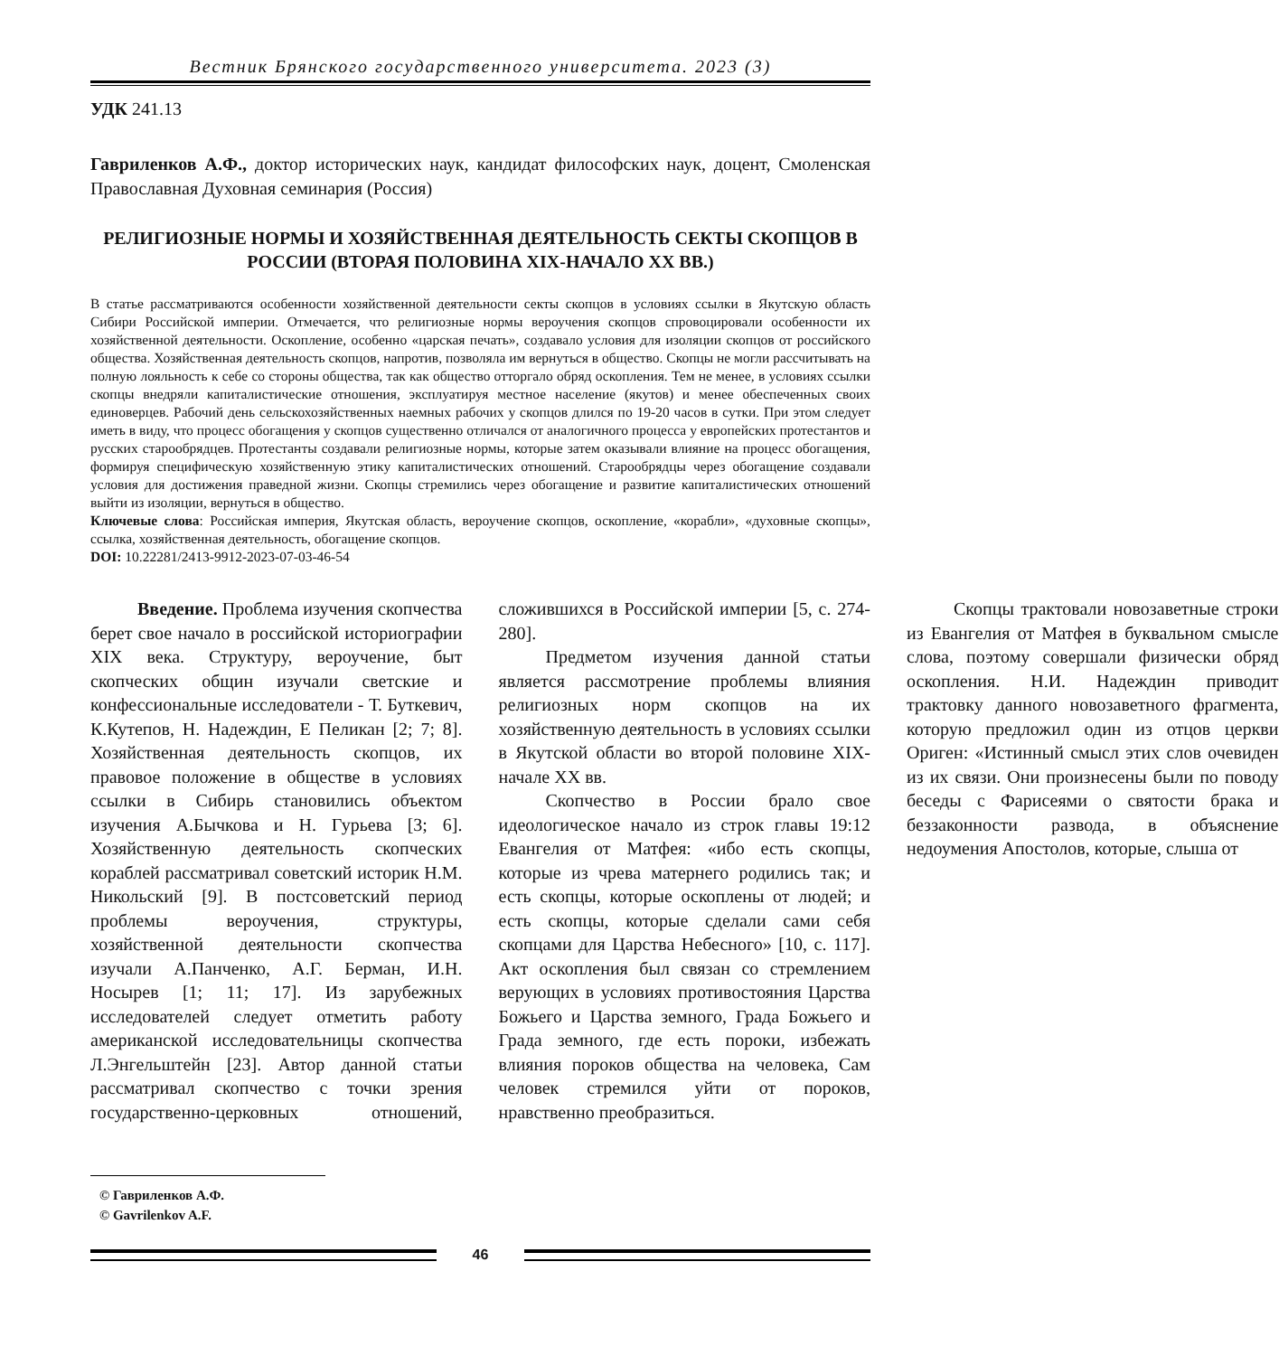Вестник Брянского государственного университета. 2023 (3)
УДК 241.13
Гавриленков А.Ф., доктор исторических наук, кандидат философских наук, доцент, Смоленская Православная Духовная семинария (Россия)
РЕЛИГИОЗНЫЕ НОРМЫ И ХОЗЯЙСТВЕННАЯ ДЕЯТЕЛЬНОСТЬ СЕКТЫ СКОПЦОВ В РОССИИ (ВТОРАЯ ПОЛОВИНА XIX-НАЧАЛО XX ВВ.)
В статье рассматриваются особенности хозяйственной деятельности секты скопцов в условиях ссылки в Якутскую область Сибири Российской империи. Отмечается, что религиозные нормы вероучения скопцов спровоцировали особенности их хозяйственной деятельности. Оскопление, особенно «царская печать», создавало условия для изоляции скопцов от российского общества. Хозяйственная деятельность скопцов, напротив, позволяла им вернуться в общество. Скопцы не могли рассчитывать на полную лояльность к себе со стороны общества, так как общество отторгало обряд оскопления. Тем не менее, в условиях ссылки скопцы внедряли капиталистические отношения, эксплуатируя местное население (якутов) и менее обеспеченных своих единоверцев. Рабочий день сельскохозяйственных наемных рабочих у скопцов длился по 19-20 часов в сутки. При этом следует иметь в виду, что процесс обогащения у скопцов существенно отличался от аналогичного процесса у европейских протестантов и русских старообрядцев. Протестанты создавали религиозные нормы, которые затем оказывали влияние на процесс обогащения, формируя специфическую хозяйственную этику капиталистических отношений. Старообрядцы через обогащение создавали условия для достижения праведной жизни. Скопцы стремились через обогащение и развитие капиталистических отношений выйти из изоляции, вернуться в общество.
Ключевые слова: Российская империя, Якутская область, вероучение скопцов, оскопление, «корабли», «духовные скопцы», ссылка, хозяйственная деятельность, обогащение скопцов.
DOI: 10.22281/2413-9912-2023-07-03-46-54
Введение. Проблема изучения скопчества берет свое начало в российской историографии XIX века. Структуру, вероучение, быт скопческих общин изучали светские и конфессиональные исследователи - Т. Буткевич, К.Кутепов, Н. Надеждин, Е Пеликан [2; 7; 8]. Хозяйственная деятельность скопцов, их правовое положение в обществе в условиях ссылки в Сибирь становились объектом изучения А.Бычкова и Н. Гурьева [3; 6]. Хозяйственную деятельность скопческих кораблей рассматривал советский историк Н.М. Никольский [9]. В постсоветский период проблемы вероучения, структуры, хозяйственной деятельности скопчества изучали А.Панченко, А.Г. Берман, И.Н. Носырев [1; 11; 17]. Из зарубежных исследователей следует отметить работу американской исследовательницы скопчества Л.Энгельштейн [23]. Автор данной статьи рассматривал скопчество с точки зрения государственно-церковных отношений, сложившихся в Российской империи [5, с. 274-280].
Предметом изучения данной статьи является рассмотрение проблемы влияния религиозных норм скопцов на их хозяйственную деятельность в условиях ссылки в Якутской области во второй половине XIX-начале XX вв.
Скопчество в России брало свое идеологическое начало из строк главы 19:12 Евангелия от Матфея: «ибо есть скопцы, которые из чрева матернего родились так; и есть скопцы, которые оскоплены от людей; и есть скопцы, которые сделали сами себя скопцами для Царства Небесного» [10, с. 117]. Акт оскопления был связан со стремлением верующих в условиях противостояния Царства Божьего и Царства земного, Града Божьего и Града земного, где есть пороки, избежать влияния пороков общества на человека, Сам человек стремился уйти от пороков, нравственно преобразиться.
Скопцы трактовали новозаветные строки из Евангелия от Матфея в буквальном смысле слова, поэтому совершали физически обряд оскопления. Н.И. Надеждин приводит трактовку данного новозаветного фрагмента, которую предложил один из отцов церкви Ориген: «Истинный смысл этих слов очевиден из их связи. Они произнесены были по поводу беседы с Фарисеями о святости брака и беззаконности развода, в объяснение недоумения Апостолов, которые, слыша от
© Гавриленков А.Ф.
© Gavrilenkov A.F.
46